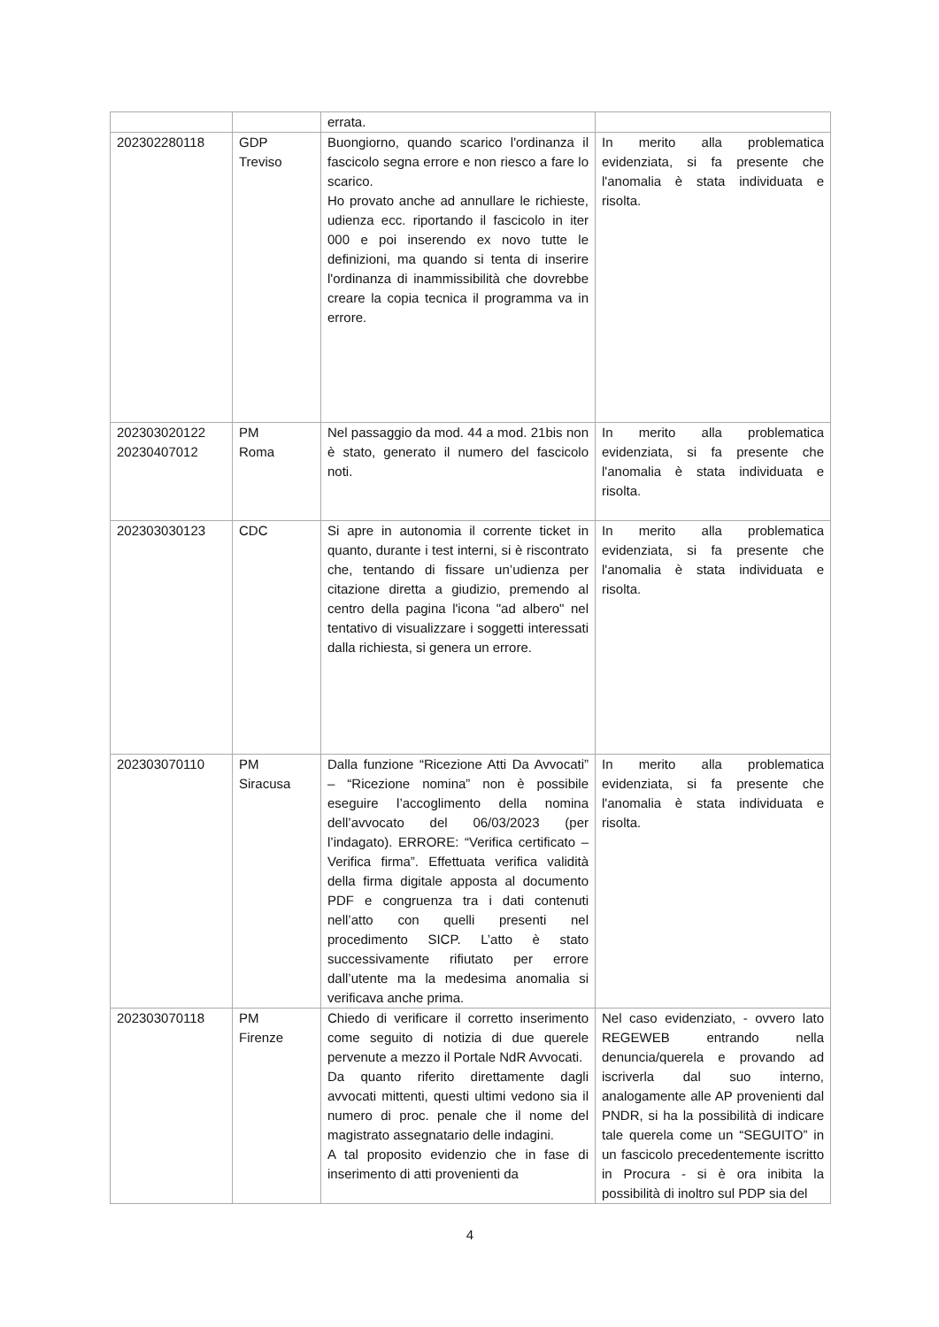| | | errata. | |
| 202302280118 | GDP Treviso | Buongiorno, quando scarico l'ordinanza il fascicolo segna errore e non riesco a fare lo scarico. Ho provato anche ad annullare le richieste, udienza ecc. riportando il fascicolo in iter 000 e poi inserendo ex novo tutte le definizioni, ma quando si tenta di inserire l'ordinanza di inammissibilità che dovrebbe creare la copia tecnica il programma va in errore. | In merito alla problematica evidenziata, si fa presente che l'anomalia è stata individuata e risolta. |
| 202303020122 20230407012 | PM Roma | Nel passaggio da mod. 44 a mod. 21bis non è stato, generato il numero del fascicolo noti. | In merito alla problematica evidenziata, si fa presente che l'anomalia è stata individuata e risolta. |
| 202303030123 | CDC | Si apre in autonomia il corrente ticket in quanto, durante i test interni, si è riscontrato che, tentando di fissare un’udienza per citazione diretta a giudizio, premendo al centro della pagina l'icona "ad albero" nel tentativo di visualizzare i soggetti interessati dalla richiesta, si genera un errore. | In merito alla problematica evidenziata, si fa presente che l'anomalia è stata individuata e risolta. |
| 202303070110 | PM Siracusa | Dalla funzione “Ricezione Atti Da Avvocati” – “Ricezione nomina” non è possibile eseguire l’accoglimento della nomina dell’avvocato del 06/03/2023 (per l’indagato). ERRORE: “Verifica certificato – Verifica firma”. Effettuata verifica validità della firma digitale apposta al documento PDF e congruenza tra i dati contenuti nell’atto con quelli presenti nel procedimento SICP. L’atto è stato successivamente rifiutato per errore dall’utente ma la medesima anomalia si verificava anche prima. | In merito alla problematica evidenziata, si fa presente che l'anomalia è stata individuata e risolta. |
| 202303070118 | PM Firenze | Chiedo di verificare il corretto inserimento come seguito di notizia di due querele pervenute a mezzo il Portale NdR Avvocati. Da quanto riferito direttamente dagli avvocati mittenti, questi ultimi vedono sia il numero di proc. penale che il nome del magistrato assegnatario delle indagini. A tal proposito evidenzio che in fase di inserimento di atti provenienti da | Nel caso evidenziato, - ovvero lato REGEWEB entrando nella denuncia/querela e provando ad iscriverla dal suo interno, analogamente alle AP provenienti dal PNDR, si ha la possibilità di indicare tale querela come un “SEGUITO” in un fascicolo precedentemente iscritto in Procura - si è ora inibita la possibilità di inoltro sul PDP sia del |
4